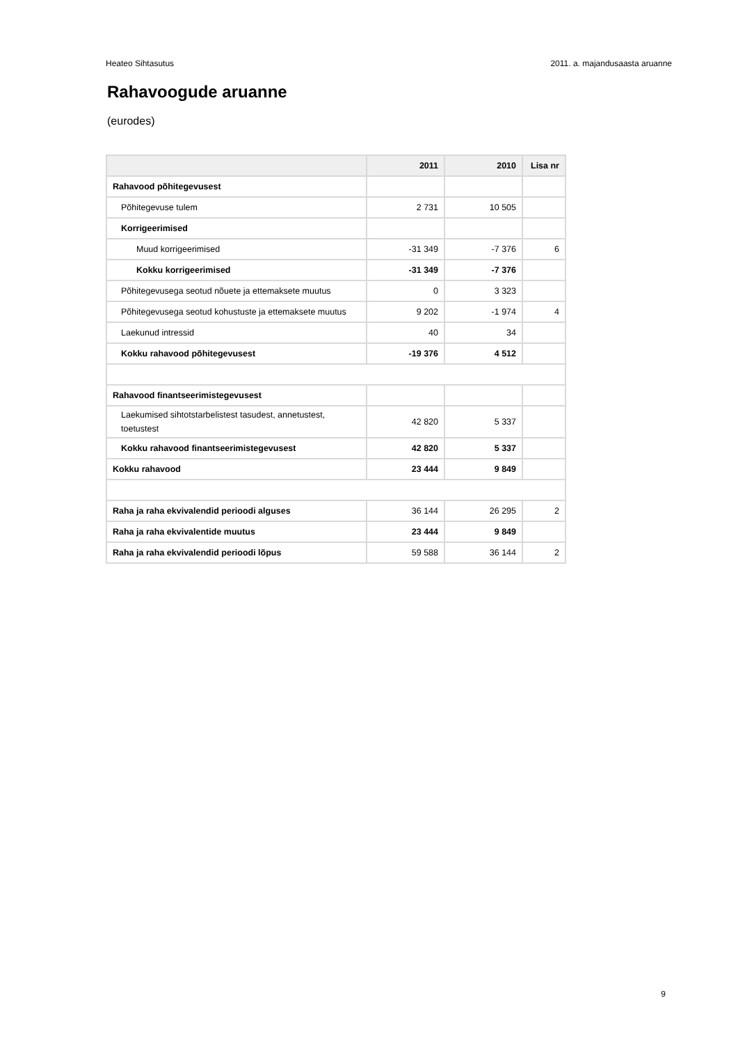Heateo Sihtasutus 2011. a. majandusaasta aruanne
Rahavoogude aruanne
(eurodes)
| | 2011 | 2010 | Lisa nr |
| --- | --- | --- | --- |
| Rahavood põhitegevusest | | | |
| Põhitegevuse tulem | 2 731 | 10 505 | |
| Korrigeerimised | | | |
| Muud korrigeerimised | -31 349 | -7 376 | 6 |
| Kokku korrigeerimised | -31 349 | -7 376 | |
| Põhitegevusega seotud nõuete ja ettemaksete muutus | 0 | 3 323 | |
| Põhitegevusega seotud kohustuste ja ettemaksete muutus | 9 202 | -1 974 | 4 |
| Laekunud intressid | 40 | 34 | |
| Kokku rahavood põhitegevusest | -19 376 | 4 512 | |
| Rahavood finantseerimistegevusest | | | |
| Laekumised sihtotstarbelistest tasudest, annetustest, toetustest | 42 820 | 5 337 | |
| Kokku rahavood finantseerimistegevusest | 42 820 | 5 337 | |
| Kokku rahavood | 23 444 | 9 849 | |
| Raha ja raha ekvivalendid perioodi alguses | 36 144 | 26 295 | 2 |
| Raha ja raha ekvivalentide muutus | 23 444 | 9 849 | |
| Raha ja raha ekvivalendid perioodi lõpus | 59 588 | 36 144 | 2 |
9